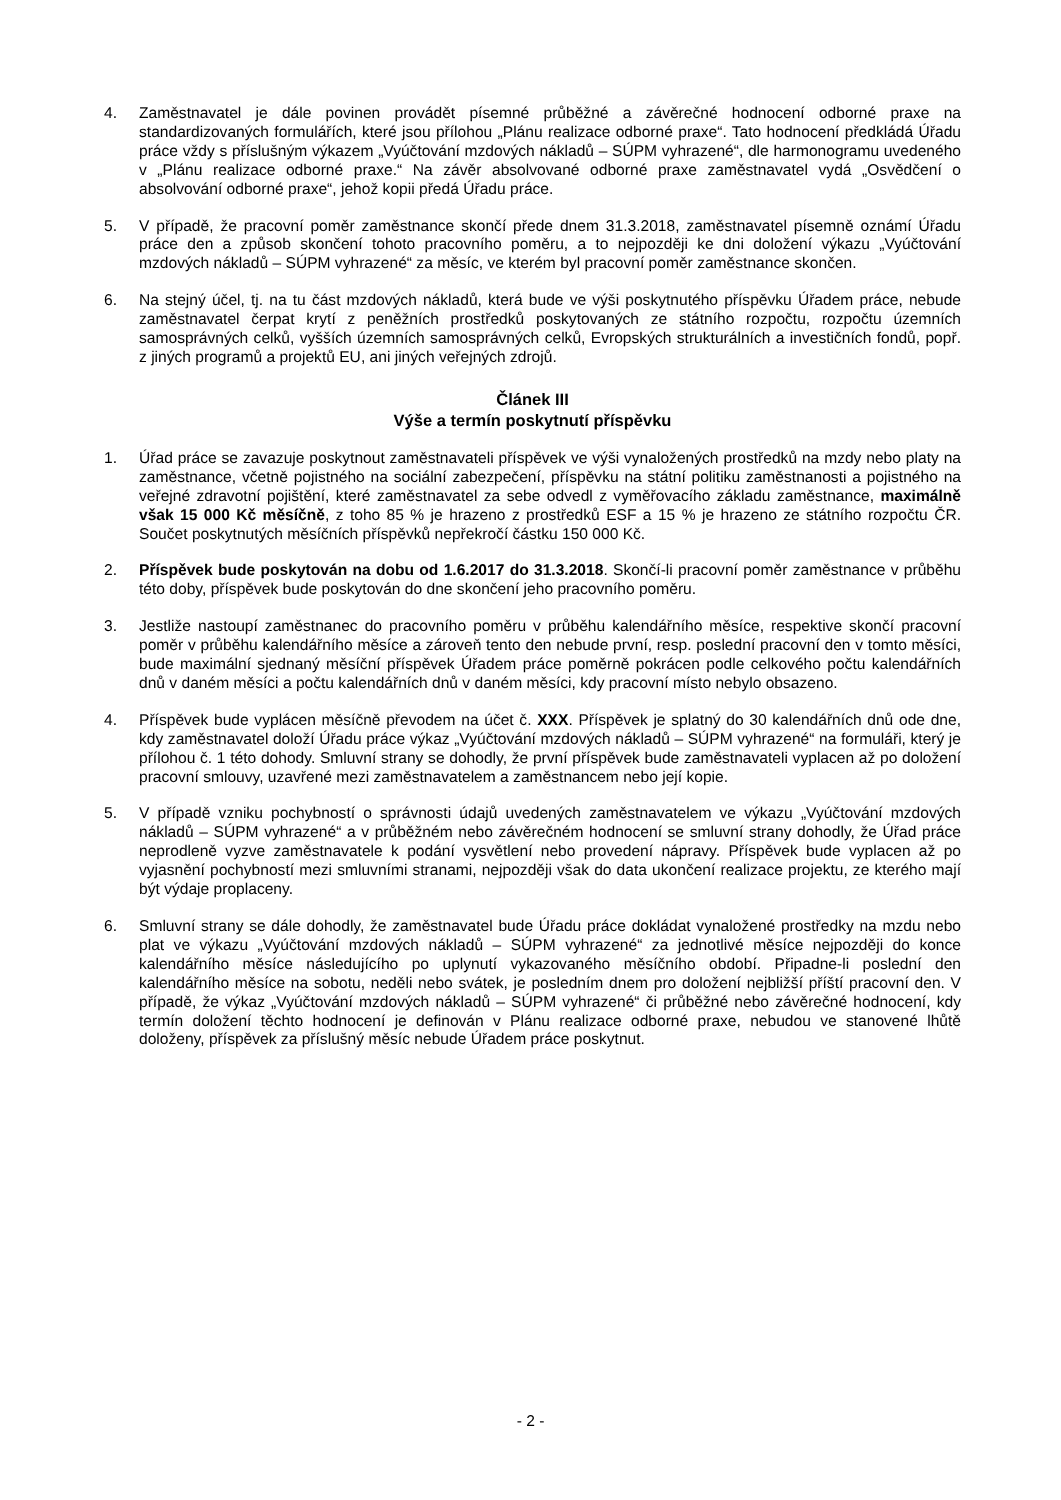4. Zaměstnavatel je dále povinen provádět písemné průběžné a závěrečné hodnocení odborné praxe na standardizovaných formulářích, které jsou přílohou „Plánu realizace odborné praxe“. Tato hodnocení předkládá Úřadu práce vždy s příslušným výkazem „Vyúčtování mzdových nákladů – SÚPM vyhrazené“, dle harmonogramu uvedeného v „Plánu realizace odborné praxe.“ Na závěr absolvované odborné praxe zaměstnavatel vydá „Osvědčení o absolvování odborné praxe“, jehož kopii předá Úřadu práce.
5. V případě, že pracovní poměr zaměstnance skončí přede dnem 31.3.2018, zaměstnavatel písemně oznámí Úřadu práce den a způsob skončení tohoto pracovního poměru, a to nejpozději ke dni doložení výkazu „Vyúčtování mzdových nákladů – SÚPM vyhrazené“ za měsíc, ve kterém byl pracovní poměr zaměstnance skončen.
6. Na stejný účel, tj. na tu část mzdových nákladů, která bude ve výši poskytnutého příspěvku Úřadem práce, nebude zaměstnavatel čerpat krytí z peněžních prostředků poskytovaných ze státního rozpočtu, rozpočtu územních samosprávných celků, vyšších územních samosprávných celků, Evropských strukturálních a investičních fondů, popř. z jiných programů a projektů EU, ani jiných veřejných zdrojů.
Článek III
Výše a termín poskytnutí příspěvku
1. Úřad práce se zavazuje poskytnout zaměstnavateli příspěvek ve výši vynaložených prostředků na mzdy nebo platy na zaměstnance, včetně pojistného na sociální zabezpečení, příspěvku na státní politiku zaměstnanosti a pojistného na veřejné zdravotní pojištění, které zaměstnavatel za sebe odvedl z vyměřovacího základu zaměstnance, maximálně však 15 000 Kč měsíčně, z toho 85 % je hrazeno z prostředků ESF a 15 % je hrazeno ze státního rozpočtu ČR. Součet poskytnutých měsíčních příspěvků nepřekročí částku 150 000 Kč.
2. Příspěvek bude poskytován na dobu od 1.6.2017 do 31.3.2018. Skončí-li pracovní poměr zaměstnance v průběhu této doby, příspěvek bude poskytován do dne skončení jeho pracovního poměru.
3. Jestliže nastoupí zaměstnanec do pracovního poměru v průběhu kalendářního měsíce, respektive skončí pracovní poměr v průběhu kalendářního měsíce a zároveň tento den nebude první, resp. poslední pracovní den v tomto měsíci, bude maximální sjednaný měsíční příspěvek Úřadem práce poměrně pokrácen podle celkového počtu kalendářních dnů v daném měsíci a počtu kalendářních dnů v daném měsíci, kdy pracovní místo nebylo obsazeno.
4. Příspěvek bude vyplácen měsíčně převodem na účet č. XXX. Příspěvek je splatný do 30 kalendářních dnů ode dne, kdy zaměstnavatel doloží Úřadu práce výkaz „Vyúčtování mzdových nákladů – SÚPM vyhrazené“ na formuláři, který je přílohou č. 1 této dohody. Smluvní strany se dohodly, že první příspěvek bude zaměstnavateli vyplacen až po doložení pracovní smlouvy, uzavřené mezi zaměstnavatelem a zaměstnancem nebo její kopie.
5. V případě vzniku pochybností o správnosti údajů uvedených zaměstnavatelem ve výkazu „Vyúčtování mzdových nákladů – SÚPM vyhrazené“ a v průběžném nebo závěrečném hodnocení se smluvní strany dohodly, že Úřad práce neprodleně vyzve zaměstnavatele k podání vysvětlení nebo provedení nápravy. Příspěvek bude vyplacen až po vyjasnění pochybností mezi smluvními stranami, nejpozději však do data ukončení realizace projektu, ze kterého mají být výdaje proplaceny.
6. Smluvní strany se dále dohodly, že zaměstnavatel bude Úřadu práce dokládat vynaložené prostředky na mzdu nebo plat ve výkazu „Vyúčtování mzdových nákladů – SÚPM vyhrazené“ za jednotlivé měsíce nejpozději do konce kalendářního měsíce následujícího po uplynutí vykazovaného měsíčního období. Připadne-li poslední den kalendářního měsíce na sobotu, neděli nebo svátek, je posledním dnem pro doložení nejbližší příští pracovní den. V případě, že výkaz „Vyúčtování mzdových nákladů – SÚPM vyhrazené“ či průběžné nebo závěrečné hodnocení, kdy termín doložení těchto hodnocení je definován v Plánu realizace odborné praxe, nebudou ve stanovené lhůtě doloženy, příspěvek za příslušný měsíc nebude Úřadem práce poskytnut.
- 2 -